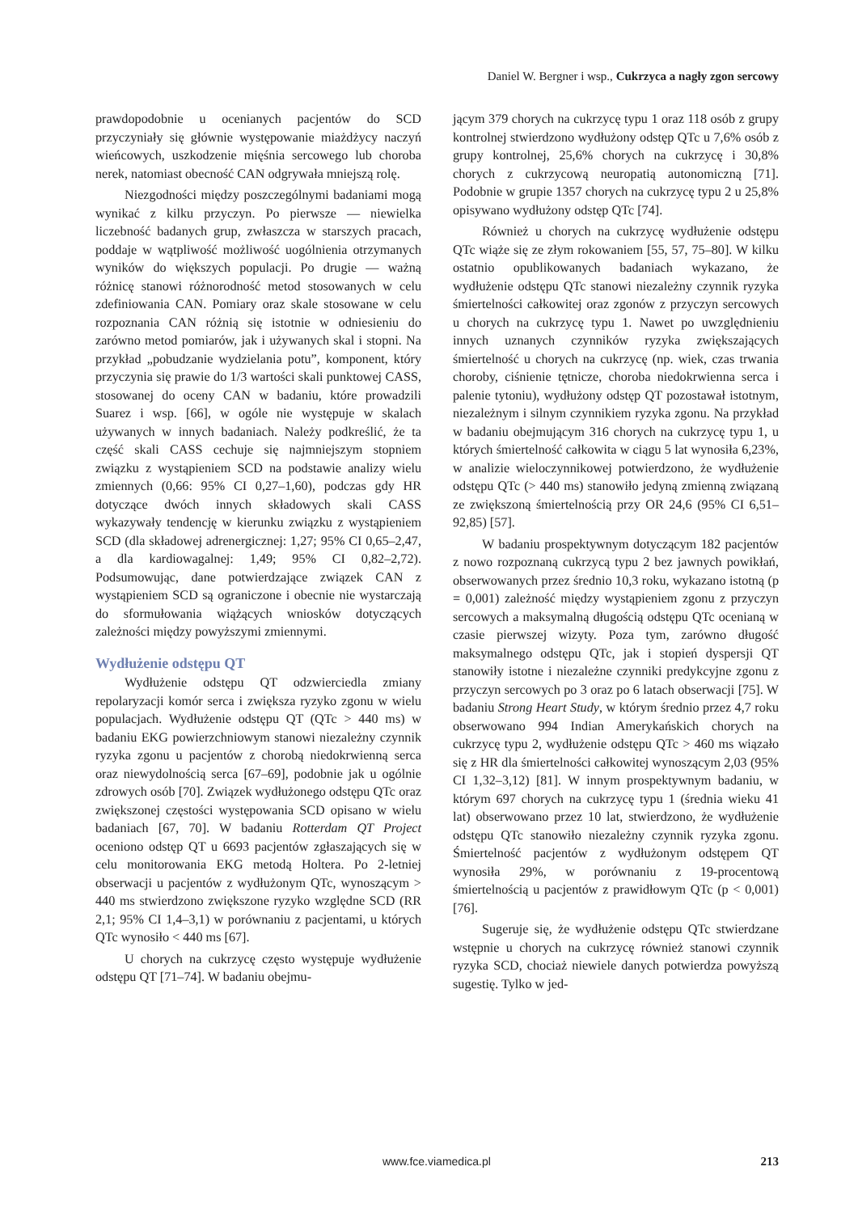Daniel W. Bergner i wsp., Cukrzyca a nagły zgon sercowy
prawdopodobnie u ocenianych pacjentów do SCD przyczyniały się głównie występowanie miażdżycy naczyń wieńcowych, uszkodzenie mięśnia sercowego lub choroba nerek, natomiast obecność CAN odgrywała mniejszą rolę.
Niezgodności między poszczególnymi badaniami mogą wynikać z kilku przyczyn. Po pierwsze — niewielka liczebność badanych grup, zwłaszcza w starszych pracach, poddaje w wątpliwość możliwość uogólnienia otrzymanych wyników do większych populacji. Po drugie — ważną różnicę stanowi różnorodność metod stosowanych w celu zdefiniowania CAN. Pomiary oraz skale stosowane w celu rozpoznania CAN różnią się istotnie w odniesieniu do zarówno metod pomiarów, jak i używanych skal i stopni. Na przykład „pobudzanie wydzielania potu”, komponent, który przyczynia się prawie do 1/3 wartości skali punktowej CASS, stosowanej do oceny CAN w badaniu, które prowadzili Suarez i wsp. [66], w ogóle nie występuje w skalach używanych w innych badaniach. Należy podkreślić, że ta część skali CASS cechuje się najmniejszym stopniem związku z wystąpieniem SCD na podstawie analizy wielu zmiennych (0,66: 95% CI 0,27–1,60), podczas gdy HR dotyczące dwóch innych składowych skali CASS wykazywały tendencję w kierunku związku z wystąpieniem SCD (dla składowej adrenergicznej: 1,27; 95% CI 0,65–2,47, a dla kardiowagalnej: 1,49; 95% CI 0,82–2,72). Podsumowując, dane potwierdzające związek CAN z wystąpieniem SCD są ograniczone i obecnie nie wystarczają do sformułowania wiążących wniosków dotyczących zależności między powyższymi zmiennymi.
Wydłużenie odstępu QT
Wydłużenie odstępu QT odzwierciedla zmiany repolaryzacji komór serca i zwiększa ryzyko zgonu w wielu populacjach. Wydłużenie odstępu QT (QTc > 440 ms) w badaniu EKG powierzchniowym stanowi niezależny czynnik ryzyka zgonu u pacjentów z chorobą niedokrwienną serca oraz niewydolnością serca [67–69], podobnie jak u ogólnie zdrowych osób [70]. Związek wydłużonego odstępu QTc oraz zwiększonej częstości występowania SCD opisano w wielu badaniach [67, 70]. W badaniu Rotterdam QT Project oceniono odstęp QT u 6693 pacjentów zgłaszających się w celu monitorowania EKG metodą Holtera. Po 2-letniej obserwacji u pacjentów z wydłużonym QTc, wynoszącym > 440 ms stwierdzono zwiększone ryzyko względne SCD (RR 2,1; 95% CI 1,4–3,1) w porównaniu z pacjentami, u których QTc wynosiło < 440 ms [67].
U chorych na cukrzycę często występuje wydłużenie odstępu QT [71–74]. W badaniu obejmu-
jącym 379 chorych na cukrzycę typu 1 oraz 118 osób z grupy kontrolnej stwierdzono wydłużony odstęp QTc u 7,6% osób z grupy kontrolnej, 25,6% chorych na cukrzycę i 30,8% chorych z cukrzycową neuropatią autonomiczną [71]. Podobnie w grupie 1357 chorych na cukrzycę typu 2 u 25,8% opisywano wydłużony odstęp QTc [74].
Również u chorych na cukrzycę wydłużenie odstępu QTc wiąże się ze złym rokowaniem [55, 57, 75–80]. W kilku ostatnio opublikowanych badaniach wykazano, że wydłużenie odstępu QTc stanowi niezależny czynnik ryzyka śmiertelności całkowitej oraz zgonów z przyczyn sercowych u chorych na cukrzycę typu 1. Nawet po uwzględnieniu innych uznanych czynników ryzyka zwiększających śmiertelność u chorych na cukrzycę (np. wiek, czas trwania choroby, ciśnienie tętnicze, choroba niedokrwienna serca i palenie tytoniu), wydłużony odstęp QT pozostawał istotnym, niezależnym i silnym czynnikiem ryzyka zgonu. Na przykład w badaniu obejmującym 316 chorych na cukrzycę typu 1, u których śmiertelność całkowita w ciągu 5 lat wynosiła 6,23%, w analizie wieloczynnikowej potwierdzono, że wydłużenie odstępu QTc (> 440 ms) stanowiło jedyną zmienną związaną ze zwiększoną śmiertelnością przy OR 24,6 (95% CI 6,51–92,85) [57].
W badaniu prospektywnym dotyczącym 182 pacjentów z nowo rozpoznaną cukrzycą typu 2 bez jawnych powikłań, obserwowanych przez średnio 10,3 roku, wykazano istotną (p = 0,001) zależność między wystąpieniem zgonu z przyczyn sercowych a maksymalną długością odstępu QTc ocenianą w czasie pierwszej wizyty. Poza tym, zarówno długość maksymalnego odstępu QTc, jak i stopień dyspersji QT stanowiły istotne i niezależne czynniki predykcyjne zgonu z przyczyn sercowych po 3 oraz po 6 latach obserwacji [75]. W badaniu Strong Heart Study, w którym średnio przez 4,7 roku obserwowano 994 Indian Amerykańskich chorych na cukrzycę typu 2, wydłużenie odstępu QTc > 460 ms wiązało się z HR dla śmiertelności całkowitej wynoszącym 2,03 (95% CI 1,32–3,12) [81]. W innym prospektywnym badaniu, w którym 697 chorych na cukrzycę typu 1 (średnia wieku 41 lat) obserwowano przez 10 lat, stwierdzono, że wydłużenie odstępu QTc stanowiło niezależny czynnik ryzyka zgonu. Śmiertelność pacjentów z wydłużonym odstępem QT wynosiła 29%, w porównaniu z 19-procentową śmiertelnością u pacjentów z prawidłowym QTc (p < 0,001) [76].
Sugeruje się, że wydłużenie odstępu QTc stwierdzane wstępnie u chorych na cukrzycę również stanowi czynnik ryzyka SCD, chociaż niewiele danych potwierdza powyższą sugestię. Tylko w jed-
www.fce.viamedica.pl 213